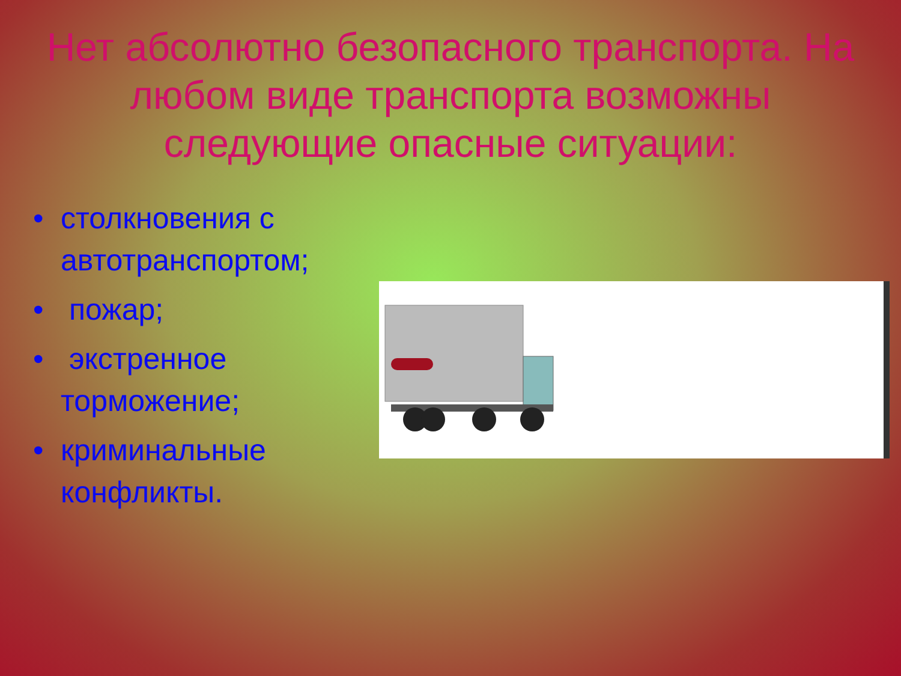Нет абсолютно безопасного транспорта. На любом виде транспорта возможны следующие опасные ситуации:
• столкновения с автотранспортом;
• пожар;
• экстренное торможение;
• криминальные конфликты.